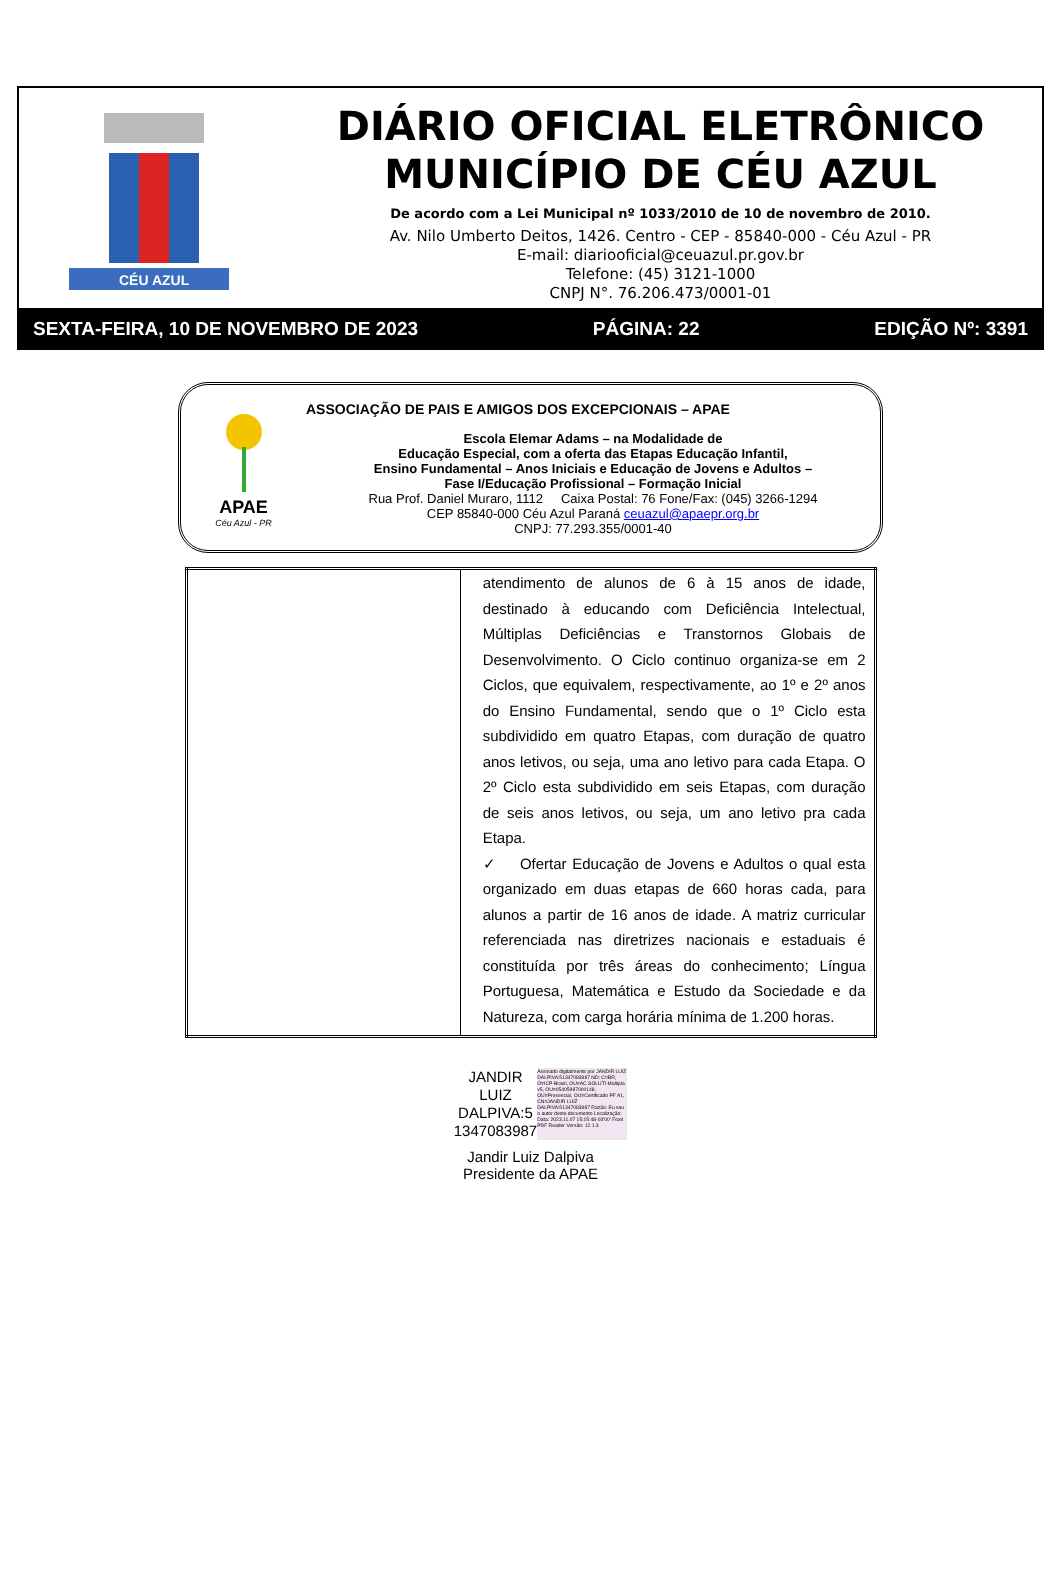CÉU AZUL
DIÁRIO OFICIAL ELETRÔNICO
MUNICÍPIO DE CÉU AZUL
De acordo com a Lei Municipal nº 1033/2010 de 10 de novembro de 2010.
Av. Nilo Umberto Deitos, 1426. Centro - CEP - 85840-000 - Céu Azul - PR
E-mail: diariooficial@ceuazul.pr.gov.br
Telefone: (45) 3121-1000
CNPJ N°. 76.206.473/0001-01
SEXTA-FEIRA, 10 DE NOVEMBRO DE 2023 PÁGINA: 22 EDIÇÃO Nº: 3391
APAE
Céu Azul - PR
ASSOCIAÇÃO DE PAIS E AMIGOS DOS EXCEPCIONAIS – APAE
Escola Elemar Adams – na Modalidade de
Educação Especial, com a oferta das Etapas Educação Infantil,
Ensino Fundamental – Anos Iniciais e Educação de Jovens e Adultos –
Fase I/Educação Profissional – Formação Inicial
Rua Prof. Daniel Muraro, 1112 Caixa Postal: 76 Fone/Fax: (045) 3266-1294
CEP 85840-000 Céu Azul Paraná ceuazul@apaepr.org.br
CNPJ: 77.293.355/0001-40
| | atendimento de alunos de 6 à 15 anos de idade, destinado à educando com Deficiência Intelectual, Múltiplas Deficiências e Transtornos Globais de Desenvolvimento. O Ciclo continuo organiza-se em 2 Ciclos, que equivalem, respectivamente, ao 1º e 2º anos do Ensino Fundamental, sendo que o 1º Ciclo esta subdividido em quatro Etapas, com duração de quatro anos letivos, ou seja, uma ano letivo para cada Etapa. O 2º Ciclo esta subdividido em seis Etapas, com duração de seis anos letivos, ou seja, um ano letivo pra cada Etapa. ✓ Ofertar Educação de Jovens e Adultos o qual esta organizado em duas etapas de 660 horas cada, para alunos a partir de 16 anos de idade. A matriz curricular referenciada nas diretrizes nacionais e estaduais é constituída por três áreas do conhecimento; Língua Portuguesa, Matemática e Estudo da Sociedade e da Natureza, com carga horária mínima de 1.200 horas. |
JANDIR
LUIZ
DALPIVA:5
1347083987
Assinado digitalmente por JANDIR LUIZ DALPIVA:51347083987 ND: C=BR, O=ICP-Brasil, OU=AC SOLUTI Multipla v5, OU=05405987000148, OU=Presencial, OU=Certificado PF A1, CN=JANDIR LUIZ DALPIVA:51347083987 Razão: Eu sou o autor deste documento Localização: Data: 2023.11.07 15:15:48-03'00' Foxit PDF Reader Versão: 12.1.3
Jandir Luiz Dalpiva
Presidente da APAE